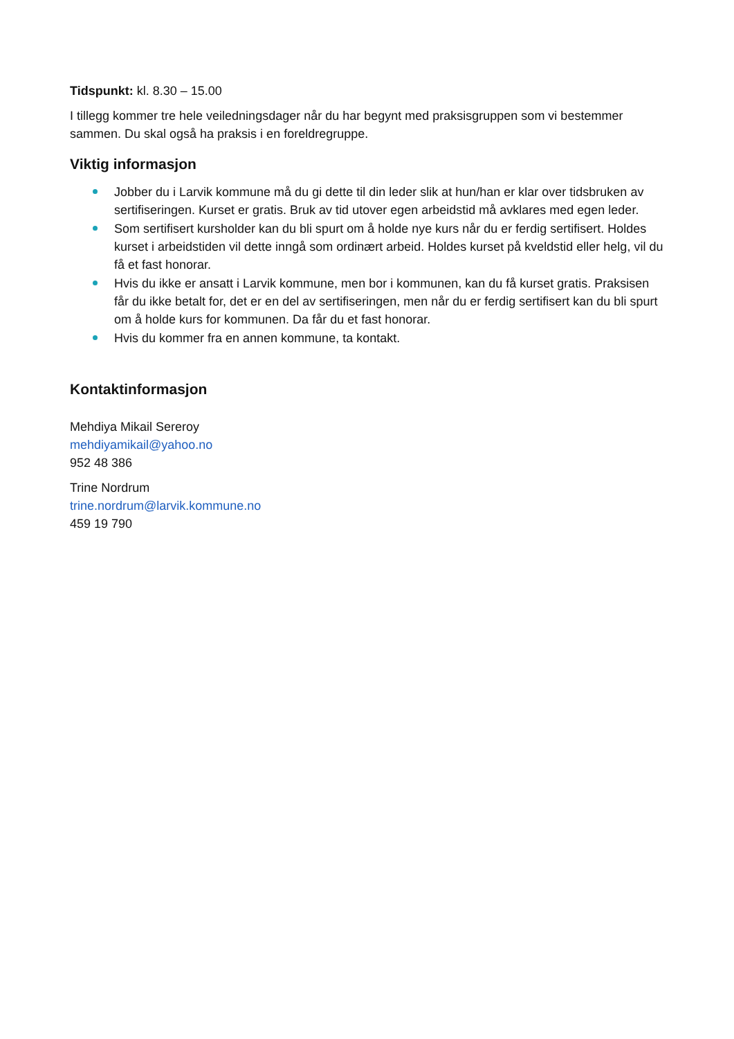Tidspunkt: kl. 8.30 – 15.00
I tillegg kommer tre hele veiledningsdager når du har begynt med praksisgruppen som vi bestemmer sammen. Du skal også ha praksis i en foreldregruppe.
Viktig informasjon
Jobber du i Larvik kommune må du gi dette til din leder slik at hun/han er klar over tidsbruken av sertifiseringen. Kurset er gratis. Bruk av tid utover egen arbeidstid må avklares med egen leder.
Som sertifisert kursholder kan du bli spurt om å holde nye kurs når du er ferdig sertifisert. Holdes kurset i arbeidstiden vil dette inngå som ordinært arbeid. Holdes kurset på kveldstid eller helg, vil du få et fast honorar.
Hvis du ikke er ansatt i Larvik kommune, men bor i kommunen, kan du få kurset gratis. Praksisen får du ikke betalt for, det er en del av sertifiseringen, men når du er ferdig sertifisert kan du bli spurt om å holde kurs for kommunen. Da får du et fast honorar.
Hvis du kommer fra en annen kommune, ta kontakt.
Kontaktinformasjon
Mehdiya Mikail Sereroy
mehdiyamikail@yahoo.no
952 48 386
Trine Nordrum
trine.nordrum@larvik.kommune.no
459 19 790